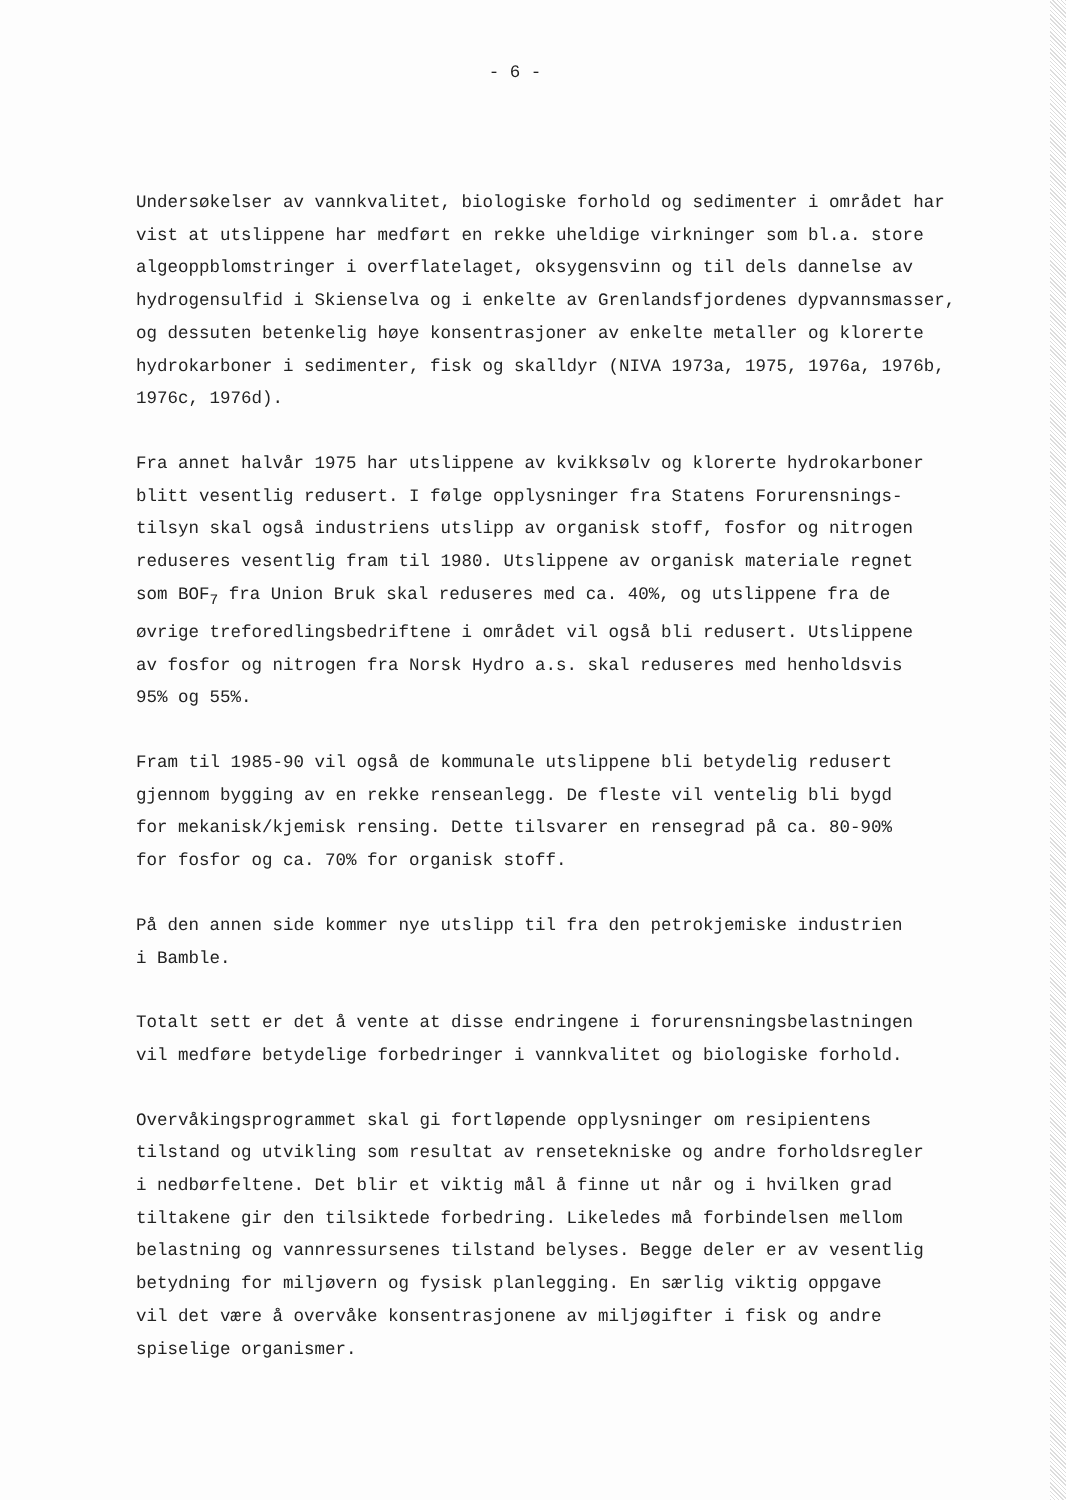- 6 -
Undersøkelser av vannkvalitet, biologiske forhold og sedimenter i området har vist at utslippene har medført en rekke uheldige virkninger som bl.a. store algeoppblomstringer i overflatelaget, oksygensvinn og til dels dannelse av hydrogensulfid i Skienselva og i enkelte av Grenlandsfjordenes dypvannsmasser, og dessuten betenkelig høye konsentrasjoner av enkelte metaller og klorerte hydrokarboner i sedimenter, fisk og skalldyr (NIVA 1973a, 1975, 1976a, 1976b, 1976c, 1976d).
Fra annet halvår 1975 har utslippene av kvikksølv og klorerte hydrokarboner blitt vesentlig redusert. I følge opplysninger fra Statens Forurensnings- tilsyn skal også industriens utslipp av organisk stoff, fosfor og nitrogen reduseres vesentlig fram til 1980. Utslippene av organisk materiale regnet som BOF<sub>7</sub> fra Union Bruk skal reduseres med ca. 40%, og utslippene fra de øvrige treforedlingsbedriftene i området vil også bli redusert. Utslippene av fosfor og nitrogen fra Norsk Hydro a.s. skal reduseres med henholdsvis 95% og 55%.
Fram til 1985-90 vil også de kommunale utslippene bli betydelig redusert gjennom bygging av en rekke renseanlegg. De fleste vil ventelig bli bygd for mekanisk/kjemisk rensing. Dette tilsvarer en rensegrad på ca. 80-90% for fosfor og ca. 70% for organisk stoff.
På den annen side kommer nye utslipp til fra den petrokjemiske industrien i Bamble.
Totalt sett er det å vente at disse endringene i forurensningsbelastningen vil medføre betydelige forbedringer i vannkvalitet og biologiske forhold.
Overvåkingsprogrammet skal gi fortløpende opplysninger om resipientens tilstand og utvikling som resultat av rensetekniske og andre forholdsregler i nedbørfeltene. Det blir et viktig mål å finne ut når og i hvilken grad tiltakene gir den tilsiktede forbedring. Likeledes må forbindelsen mellom belastning og vannressursenes tilstand belyses. Begge deler er av vesentlig betydning for miljøvern og fysisk planlegging. En særlig viktig oppgave vil det være å overvåke konsentrasjonene av miljøgifter i fisk og andre spiselige organismer.